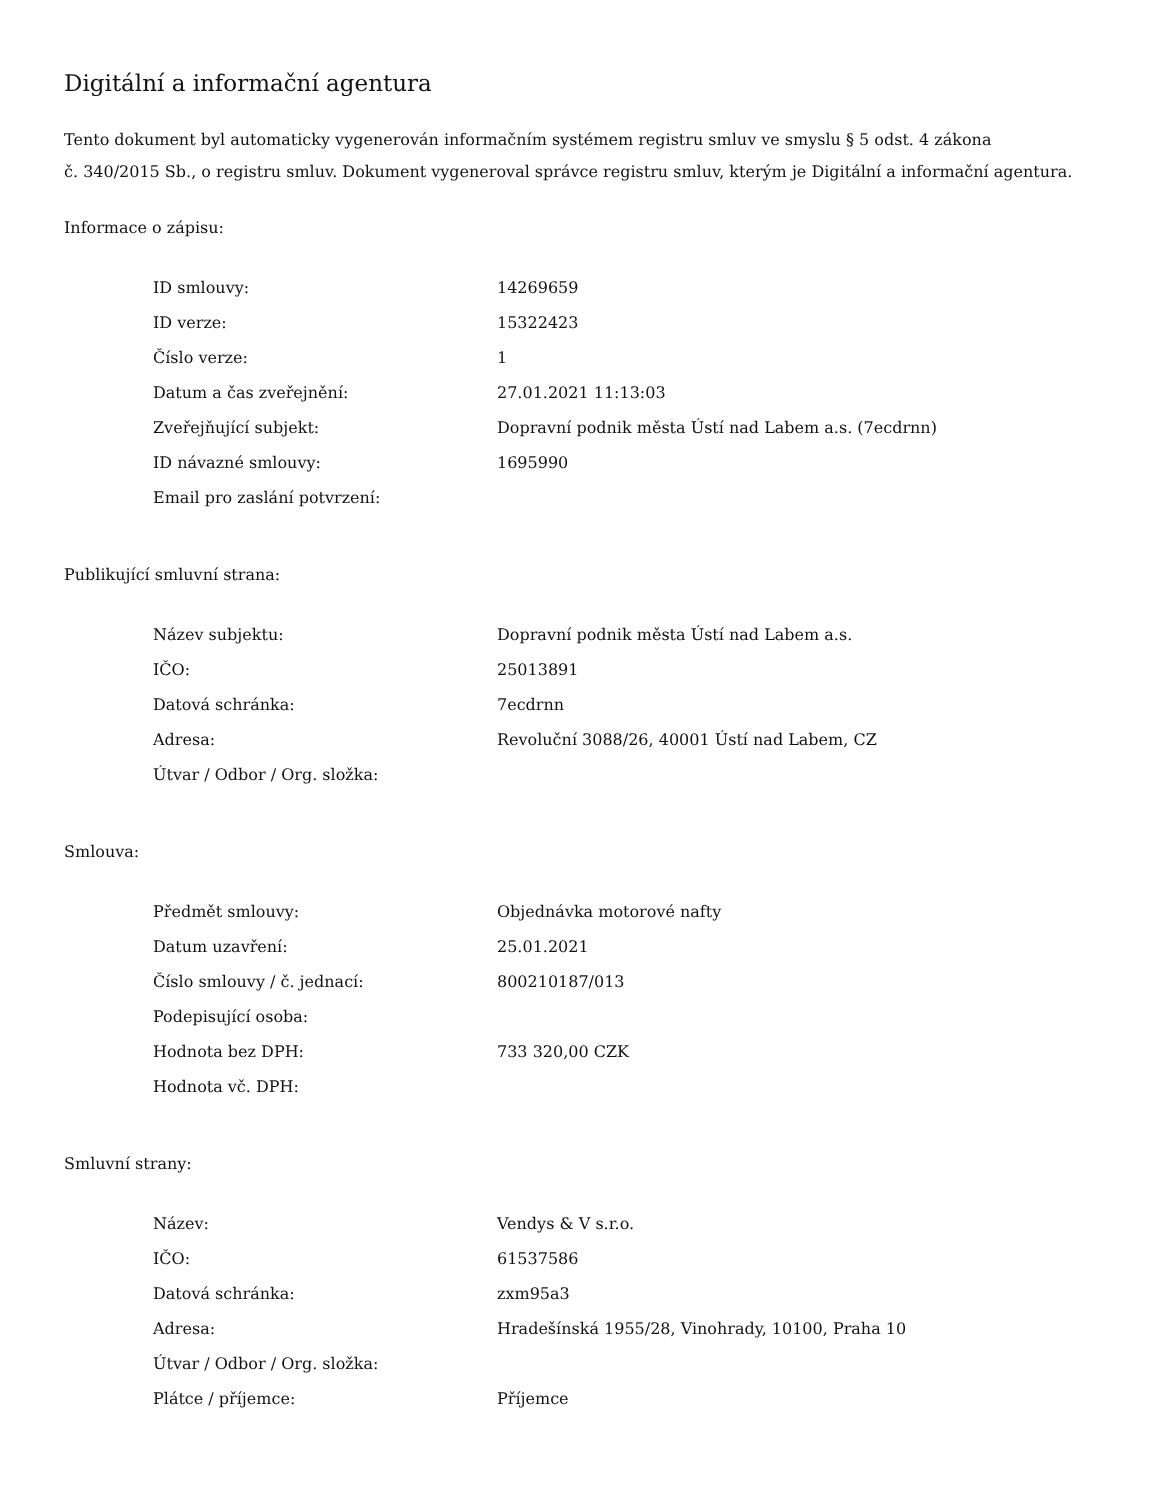Digitální a informační agentura
Tento dokument byl automaticky vygenerován informačním systémem registru smluv ve smyslu § 5 odst. 4 zákona
č. 340/2015 Sb., o registru smluv. Dokument vygeneroval správce registru smluv, kterým je Digitální a informační agentura.
Informace o zápisu:
| ID smlouvy: | 14269659 |
| ID verze: | 15322423 |
| Číslo verze: | 1 |
| Datum a čas zveřejnění: | 27.01.2021 11:13:03 |
| Zveřejňující subjekt: | Dopravní podnik města Ústí nad Labem a.s. (7ecdrnn) |
| ID návazné smlouvy: | 1695990 |
| Email pro zaslání potvrzení: | |
Publikující smluvní strana:
| Název subjektu: | Dopravní podnik města Ústí nad Labem a.s. |
| IČO: | 25013891 |
| Datová schránka: | 7ecdrnn |
| Adresa: | Revoluční 3088/26, 40001 Ústí nad Labem, CZ |
| Útvar / Odbor / Org. složka: | |
Smlouva:
| Předmět smlouvy: | Objednávka motorové nafty |
| Datum uzavření: | 25.01.2021 |
| Číslo smlouvy / č. jednací: | 800210187/013 |
| Podepisující osoba: | |
| Hodnota bez DPH: | 733 320,00 CZK |
| Hodnota vč. DPH: | |
Smluvní strany:
| Název: | Vendys & V s.r.o. |
| IČO: | 61537586 |
| Datová schránka: | zxm95a3 |
| Adresa: | Hradešínská 1955/28, Vinohrady, 10100, Praha 10 |
| Útvar / Odbor / Org. složka: | |
| Plátce / příjemce: | Příjemce |